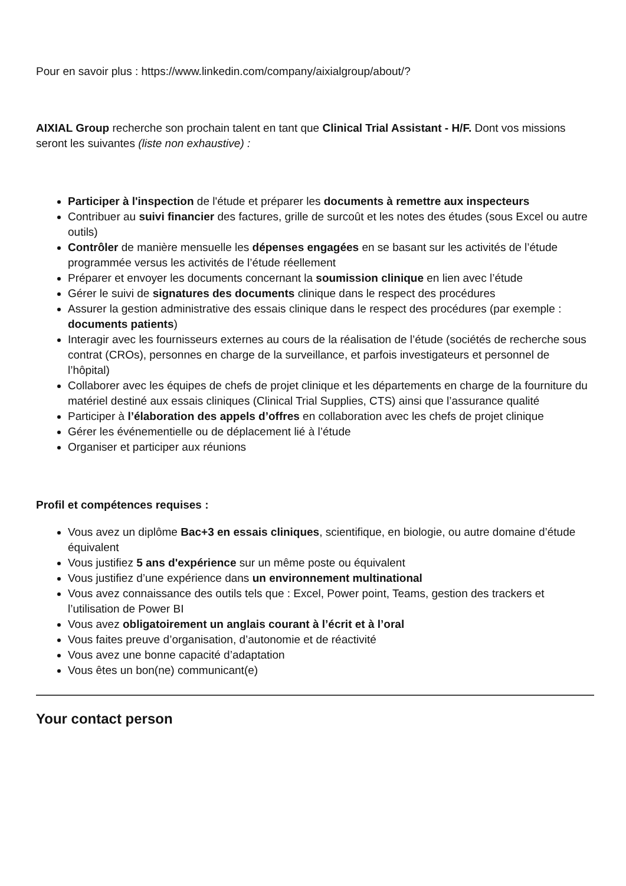Pour en savoir plus : https://www.linkedin.com/company/aixialgroup/about/?
AIXIAL Group recherche son prochain talent en tant que Clinical Trial Assistant - H/F. Dont vos missions seront les suivantes (liste non exhaustive) :
Participer à l'inspection de l'étude et préparer les documents à remettre aux inspecteurs
Contribuer au suivi financier des factures, grille de surcoût et les notes des études (sous Excel ou autre outils)
Contrôler de manière mensuelle les dépenses engagées en se basant sur les activités de l’étude programmée versus les activités de l’étude réellement
Préparer et envoyer les documents concernant la soumission clinique en lien avec l’étude
Gérer le suivi de signatures des documents clinique dans le respect des procédures
Assurer la gestion administrative des essais clinique dans le respect des procédures (par exemple : documents patients)
Interagir avec les fournisseurs externes au cours de la réalisation de l’étude (sociétés de recherche sous contrat (CROs), personnes en charge de la surveillance, et parfois investigateurs et personnel de l’hôpital)
Collaborer avec les équipes de chefs de projet clinique et les départements en charge de la fourniture du matériel destiné aux essais cliniques (Clinical Trial Supplies, CTS) ainsi que l’assurance qualité
Participer à l’élaboration des appels d’offres en collaboration avec les chefs de projet clinique
Gérer les événementielle ou de déplacement lié à l’étude
Organiser et participer aux réunions
Profil et compétences requises :
Vous avez un diplôme Bac+3 en essais cliniques, scientifique, en biologie, ou autre domaine d’étude équivalent
Vous justifiez 5 ans d'expérience sur un même poste ou équivalent
Vous justifiez d’une expérience dans un environnement multinational
Vous avez connaissance des outils tels que : Excel, Power point, Teams, gestion des trackers et l’utilisation de Power BI
Vous avez obligatoirement un anglais courant à l’écrit et à l’oral
Vous faites preuve d’organisation, d’autonomie et de réactivité
Vous avez une bonne capacité d’adaptation
Vous êtes un bon(ne) communicant(e)
Your contact person